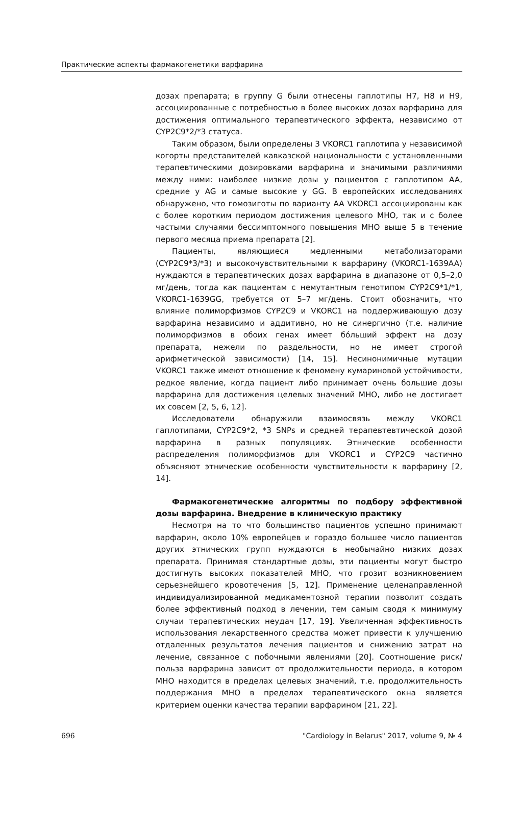Практические аспекты фармакогенетики варфарина
дозах препарата; в группу G были отнесены гаплотипы H7, H8 и H9, ассоциированные с потребностью в более высоких дозах варфарина для достижения оптимального терапевтического эффекта, независимо от CYP2C9*2/*3 статуса.
Таким образом, были определены 3 VKORC1 гаплотипа у независимой когорты представителей кавказской национальности с установленными терапевтическими дозировками варфарина и значимыми различиями между ними: наиболее низкие дозы у пациентов с гаплотипом AA, средние у AG и самые высокие у GG. В европейских исследованиях обнаружено, что гомозиготы по варианту AA VKORC1 ассоциированы как с более коротким периодом достижения целевого МНО, так и с более частыми случаями бессимптомного повышения МНО выше 5 в течение первого месяца приема препарата [2].
Пациенты, являющиеся медленными метаболизаторами (CYP2C9*3/*3) и высокочувствительными к варфарину (VKORC1-1639AA) нуждаются в терапевтических дозах варфарина в диапазоне от 0,5–2,0 мг/день, тогда как пациентам с немутантным генотипом CYP2C9*1/*1, VKORC1-1639GG, требуется от 5–7 мг/день. Стоит обозначить, что влияние полиморфизмов CYP2C9 и VKORC1 на поддерживающую дозу варфарина независимо и аддитивно, но не синергично (т.е. наличие полиморфизмов в обоих генах имеет бóльший эффект на дозу препарата, нежели по раздельности, но не имеет строгой арифметической зависимости) [14, 15]. Несинонимичные мутации VKORC1 также имеют отношение к феномену кумариновой устойчивости, редкое явление, когда пациент либо принимает очень большие дозы варфарина для достижения целевых значений МНО, либо не достигает их совсем [2, 5, 6, 12].
Исследователи обнаружили взаимосвязь между VKORC1 гаплотипами, CYP2C9*2, *3 SNPs и средней терапевтевтической дозой варфарина в разных популяциях. Этнические особенности распределения полиморфизмов для VKORC1 и CYP2C9 частично объясняют этнические особенности чувствительности к варфарину [2, 14].
Фармакогенетические алгоритмы по подбору эффективной дозы варфарина. Внедрение в клиническую практику
Несмотря на то что большинство пациентов успешно принимают варфарин, около 10% европейцев и гораздо большее число пациентов других этнических групп нуждаются в необычайно низких дозах препарата. Принимая стандартные дозы, эти пациенты могут быстро достигнуть высоких показателей МНО, что грозит возникновением серьезнейшего кровотечения [5, 12]. Применение целенаправленной индивидуализированной медикаментозной терапии позволит создать более эффективный подход в лечении, тем самым сводя к минимуму случаи терапевтических неудач [17, 19]. Увеличенная эффективность использования лекарственного средства может привести к улучшению отдаленных результатов лечения пациентов и снижению затрат на лечение, связанное с побочными явлениями [20]. Соотношение риск/польза варфарина зависит от продолжительности периода, в котором МНО находится в пределах целевых значений, т.е. продолжительность поддержания МНО в пределах терапевтического окна является критерием оценки качества терапии варфарином [21, 22].
696 "Cardiology in Belarus" 2017, volume 9, № 4